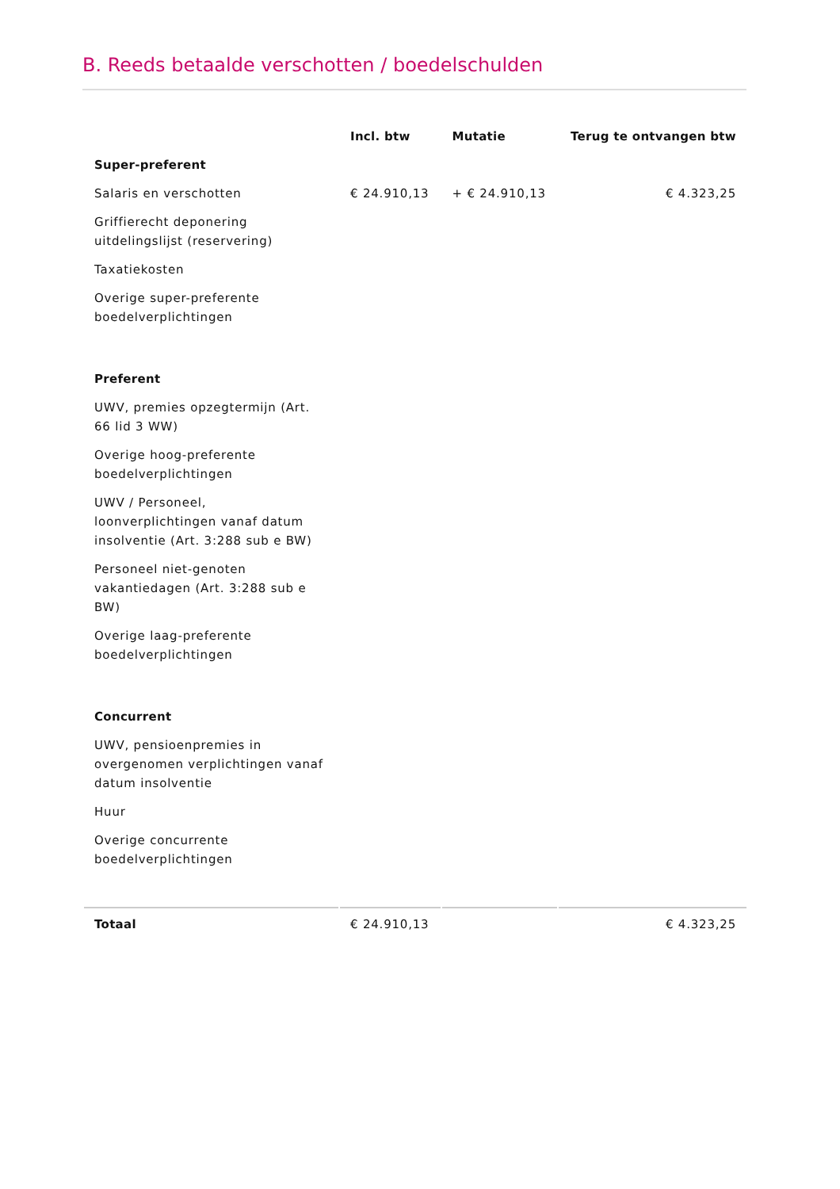B. Reeds betaalde verschotten / boedelschulden
| | Incl. btw | Mutatie | Terug te ontvangen btw |
| --- | --- | --- | --- |
| Super-preferent | | | |
| Salaris en verschotten | € 24.910,13 | + € 24.910,13 | € 4.323,25 |
| Griffierecht deponering uitdelingslijst (reservering) | | | |
| Taxatiekosten | | | |
| Overige super-preferente boedelverplichtingen | | | |
| Preferent | | | |
| UWV, premies opzegtermijn (Art. 66 lid 3 WW) | | | |
| Overige hoog-preferente boedelverplichtingen | | | |
| UWV / Personeel, loonverplichtingen vanaf datum insolventie (Art. 3:288 sub e BW) | | | |
| Personeel niet-genoten vakantiedagen (Art. 3:288 sub e BW) | | | |
| Overige laag-preferente boedelverplichtingen | | | |
| Concurrent | | | |
| UWV, pensioenpremies in overgenomen verplichtingen vanaf datum insolventie | | | |
| Huur | | | |
| Overige concurrente boedelverplichtingen | | | |
| Totaal | € 24.910,13 | | € 4.323,25 |